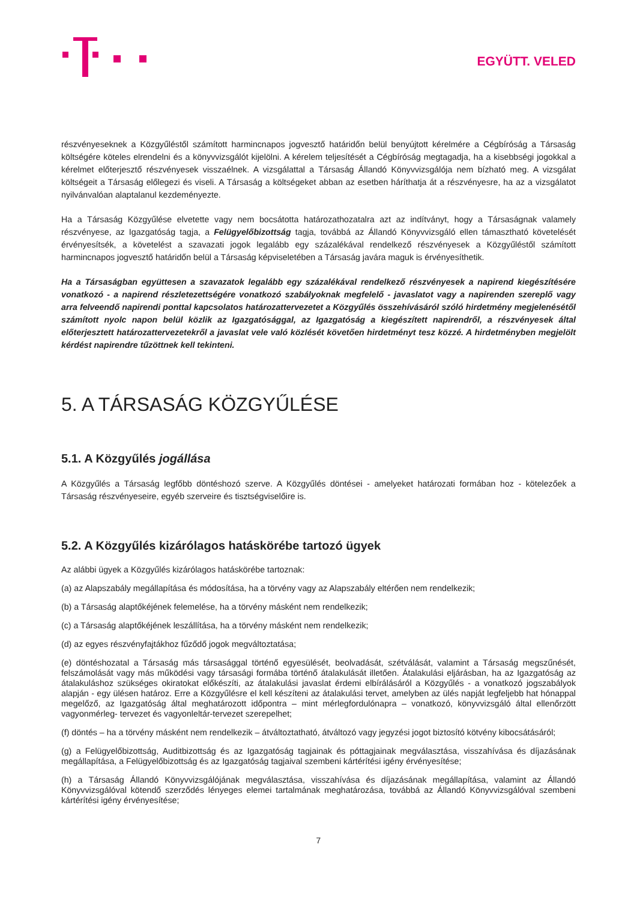EGYÜTT. VELED
részvényeseknek a Közgyűléstől számított harmincnapos jogvesztő határidőn belül benyújtott kérelmére a Cégbíróság a Társaság költségére köteles elrendelni és a könyvvizsgálót kijelölni. A kérelem teljesítését a Cégbíróság megtagadja, ha a kisebbségi jogokkal a kérelmet előterjesztő részvényesek visszaélnek. A vizsgálattal a Társaság Állandó Könyvvizsgálója nem bízható meg. A vizsgálat költségeit a Társaság előlegezi és viseli. A Társaság a költségeket abban az esetben háríthatja át a részvényesre, ha az a vizsgálatot nyilvánvalóan alaptalanul kezdeményezte.
Ha a Társaság Közgyűlése elvetette vagy nem bocsátotta határozathozatalra azt az indítványt, hogy a Társaságnak valamely részvényese, az Igazgatóság tagja, a Felügyelőbizottság tagja, továbbá az Állandó Könyvvizsgáló ellen támasztható követelését érvényesítsék, a követelést a szavazati jogok legalább egy százalékával rendelkező részvényesek a Közgyűléstől számított harmincnapos jogvesztő határidőn belül a Társaság képviseletében a Társaság javára maguk is érvényesíthetik.
Ha a Társaságban együttesen a szavazatok legalább egy százalékával rendelkező részvényesek a napirend kiegészítésére vonatkozó - a napirend részletezettségére vonatkozó szabályoknak megfelelő - javaslatot vagy a napirenden szereplő vagy arra felveendő napirendi ponttal kapcsolatos határozattervezetet a Közgyűlés összehívásáról szóló hirdetmény megjelenésétől számított nyolc napon belül közlik az Igazgatósággal, az Igazgatóság a kiegészített napirendről, a részvényesek által előterjesztett határozattervezetekről a javaslat vele való közlését követően hirdetményt tesz közzé. A hirdetményben megjelölt kérdést napirendre tűzöttnek kell tekinteni.
5. A TÁRSASÁG KÖZGYŰLÉSE
5.1. A Közgyűlés jogállása
A Közgyűlés a Társaság legfőbb döntéshozó szerve. A Közgyűlés döntései - amelyeket határozati formában hoz - kötelezőek a Társaság részvényeseire, egyéb szerveire és tisztségviselőire is.
5.2. A Közgyűlés kizárólagos hatáskörébe tartozó ügyek
Az alábbi ügyek a Közgyűlés kizárólagos hatáskörébe tartoznak:
(a) az Alapszabály megállapítása és módosítása, ha a törvény vagy az Alapszabály eltérően nem rendelkezik;
(b) a Társaság alaptőkéjének felemelése, ha a törvény másként nem rendelkezik;
(c) a Társaság alaptőkéjének leszállítása, ha a törvény másként nem rendelkezik;
(d) az egyes részvényfajtákhoz fűződő jogok megváltoztatása;
(e) döntéshozatal a Társaság más társasággal történő egyesülését, beolvadását, szétválását, valamint a Társaság megszűnését, felszámolását vagy más működési vagy társasági formába történő átalakulását illetően. Átalakulási eljárásban, ha az Igazgatóság az átalakuláshoz szükséges okiratokat előkészíti, az átalakulási javaslat érdemi elbírálásáról a Közgyűlés - a vonatkozó jogszabályok alapján - egy ülésen határoz. Erre a Közgyűlésre el kell készíteni az átalakulási tervet, amelyben az ülés napját legfeljebb hat hónappal megelőző, az Igazgatóság által meghatározott időpontra – mint mérlegfordulónapra – vonatkozó, könyvvizsgáló által ellenőrzött vagyonmérleg- tervezet és vagyonleltár-tervezet szerepelhet;
(f) döntés – ha a törvény másként nem rendelkezik – átváltoztatható, átváltozó vagy jegyzési jogot biztosító kötvény kibocsátásáról;
(g) a Felügyelőbizottság, Auditbizottság és az Igazgatóság tagjainak és póttagjainak megválasztása, visszahívása és díjazásának megállapítása, a Felügyelőbizottság és az Igazgatóság tagjaival szembeni kártérítési igény érvényesítése;
(h) a Társaság Állandó Könyvvizsgálójának megválasztása, visszahívása és díjazásának megállapítása, valamint az Állandó Könyvvizsgálóval kötendő szerződés lényeges elemei tartalmának meghatározása, továbbá az Állandó Könyvvizsgálóval szembeni kártérítési igény érvényesítése;
7